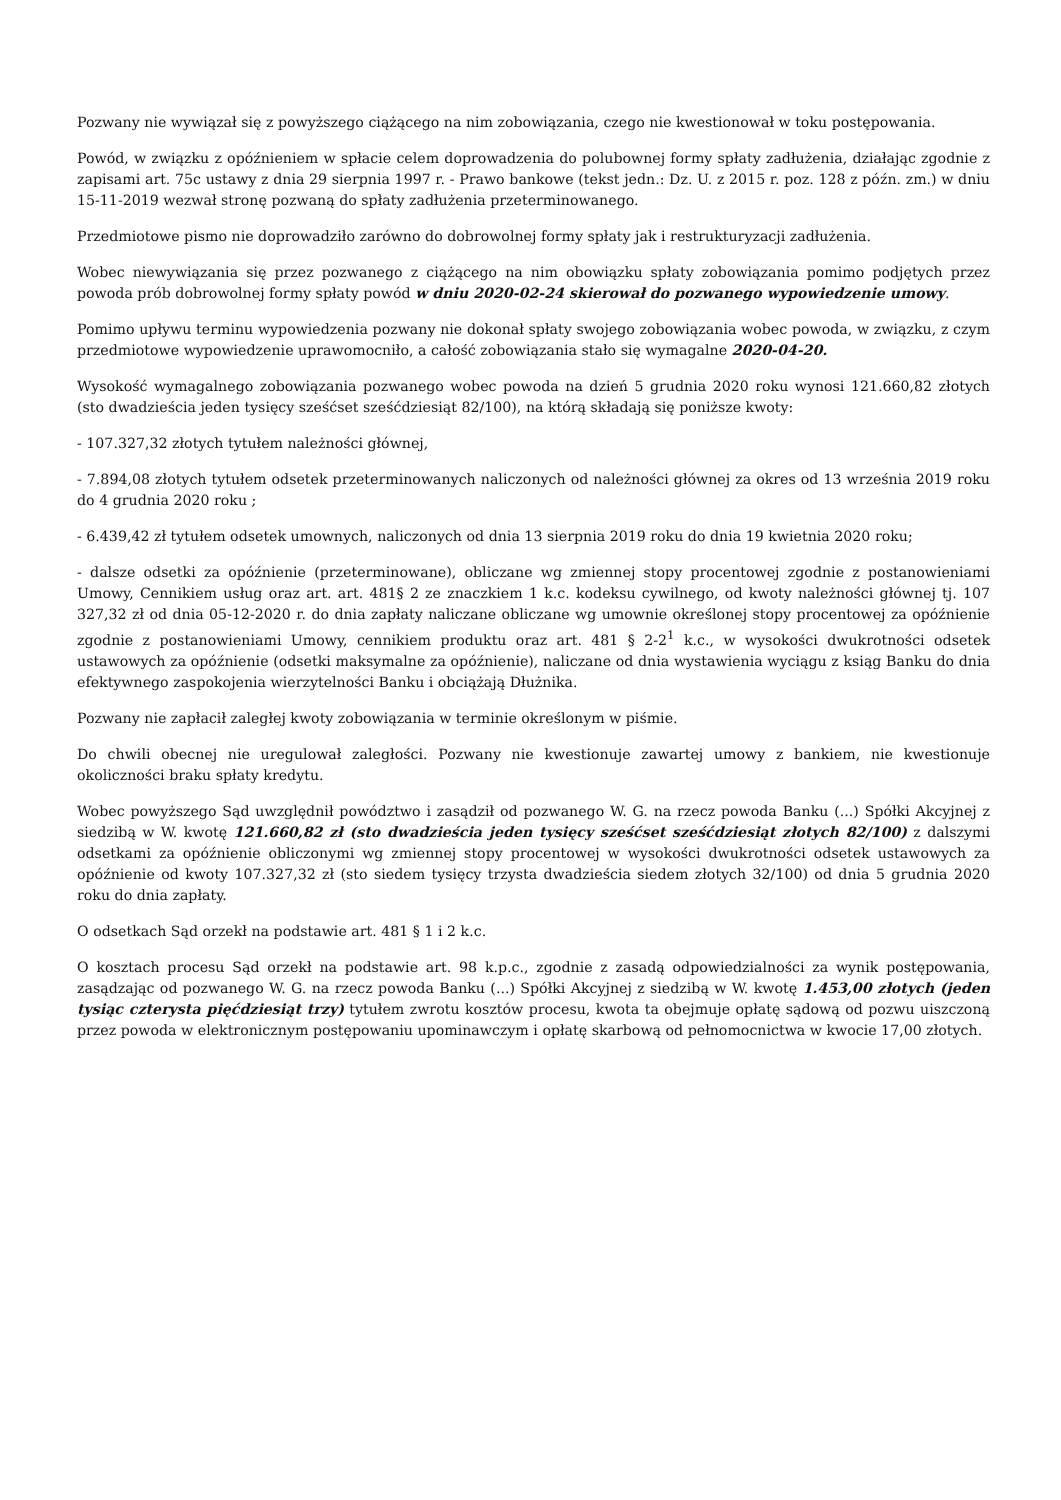Pozwany nie wywiązał się z powyższego ciążącego na nim zobowiązania, czego nie kwestionował w toku postępowania.
Powód, w związku z opóźnieniem w spłacie celem doprowadzenia do polubownej formy spłaty zadłużenia, działając zgodnie z zapisami art. 75c ustawy z dnia 29 sierpnia 1997 r. - Prawo bankowe (tekst jedn.: Dz. U. z 2015 r. poz. 128 z późn. zm.) w dniu 15-11-2019 wezwał stronę pozwaną do spłaty zadłużenia przeterminowanego.
Przedmiotowe pismo nie doprowadziło zarówno do dobrowolnej formy spłaty jak i restrukturyzacji zadłużenia.
Wobec niewywiązania się przez pozwanego z ciążącego na nim obowiązku spłaty zobowiązania pomimo podjętych przez powoda prób dobrowolnej formy spłaty powód w dniu 2020-02-24 skierował do pozwanego wypowiedzenie umowy.
Pomimo upływu terminu wypowiedzenia pozwany nie dokonał spłaty swojego zobowiązania wobec powoda, w związku, z czym przedmiotowe wypowiedzenie uprawomocniło, a całość zobowiązania stało się wymagalne 2020-04-20.
Wysokość wymagalnego zobowiązania pozwanego wobec powoda na dzień 5 grudnia 2020 roku wynosi 121.660,82 złotych (sto dwadzieścia jeden tysięcy sześćset sześćdziesiąt 82/100), na którą składają się poniższe kwoty:
- 107.327,32 złotych tytułem należności głównej,
- 7.894,08 złotych tytułem odsetek przeterminowanych naliczonych od należności głównej za okres od 13 września 2019 roku do 4 grudnia 2020 roku ;
- 6.439,42 zł tytułem odsetek umownych, naliczonych od dnia 13 sierpnia 2019 roku do dnia 19 kwietnia 2020 roku;
- dalsze odsetki za opóźnienie (przeterminowane), obliczane wg zmiennej stopy procentowej zgodnie z postanowieniami Umowy, Cennikiem usług oraz art. art. 481§ 2 ze znaczkiem 1 k.c. kodeksu cywilnego, od kwoty należności głównej tj. 107 327,32 zł od dnia 05-12-2020 r. do dnia zapłaty naliczane obliczane wg umownie określonej stopy procentowej za opóźnienie zgodnie z postanowieniami Umowy, cennikiem produktu oraz art. 481 § 2-2<sup>1</sup> k.c., w wysokości dwukrotności odsetek ustawowych za opóźnienie (odsetki maksymalne za opóźnienie), naliczane od dnia wystawienia wyciągu z ksiąg Banku do dnia efektywnego zaspokojenia wierzytelności Banku i obciążają Dłużnika.
Pozwany nie zapłacił zaległej kwoty zobowiązania w terminie określonym w piśmie.
Do chwili obecnej nie uregulował zaległości. Pozwany nie kwestionuje zawartej umowy z bankiem, nie kwestionuje okoliczności braku spłaty kredytu.
Wobec powyższego Sąd uwzględnił powództwo i zasądził od pozwanego W. G. na rzecz powoda Banku (...) Spółki Akcyjnej z siedzibą w W. kwotę 121.660,82 zł (sto dwadzieścia jeden tysięcy sześćset sześćdziesiąt złotych 82/100) z dalszymi odsetkami za opóźnienie obliczonymi wg zmiennej stopy procentowej w wysokości dwukrotności odsetek ustawowych za opóźnienie od kwoty 107.327,32 zł (sto siedem tysięcy trzysta dwadzieścia siedem złotych 32/100) od dnia 5 grudnia 2020 roku do dnia zapłaty.
O odsetkach Sąd orzekł na podstawie art. 481 § 1 i 2 k.c.
O kosztach procesu Sąd orzekł na podstawie art. 98 k.p.c., zgodnie z zasadą odpowiedzialności za wynik postępowania, zasądzając od pozwanego W. G. na rzecz powoda Banku (...) Spółki Akcyjnej z siedzibą w W. kwotę 1.453,00 złotych (jeden tysiąc czterysta pięćdziesiąt trzy) tytułem zwrotu kosztów procesu, kwota ta obejmuje opłatę sądową od pozwu uiszczoną przez powoda w elektronicznym postępowaniu upominawczym i opłatę skarbową od pełnomocnictwa w kwocie 17,00 złotych.